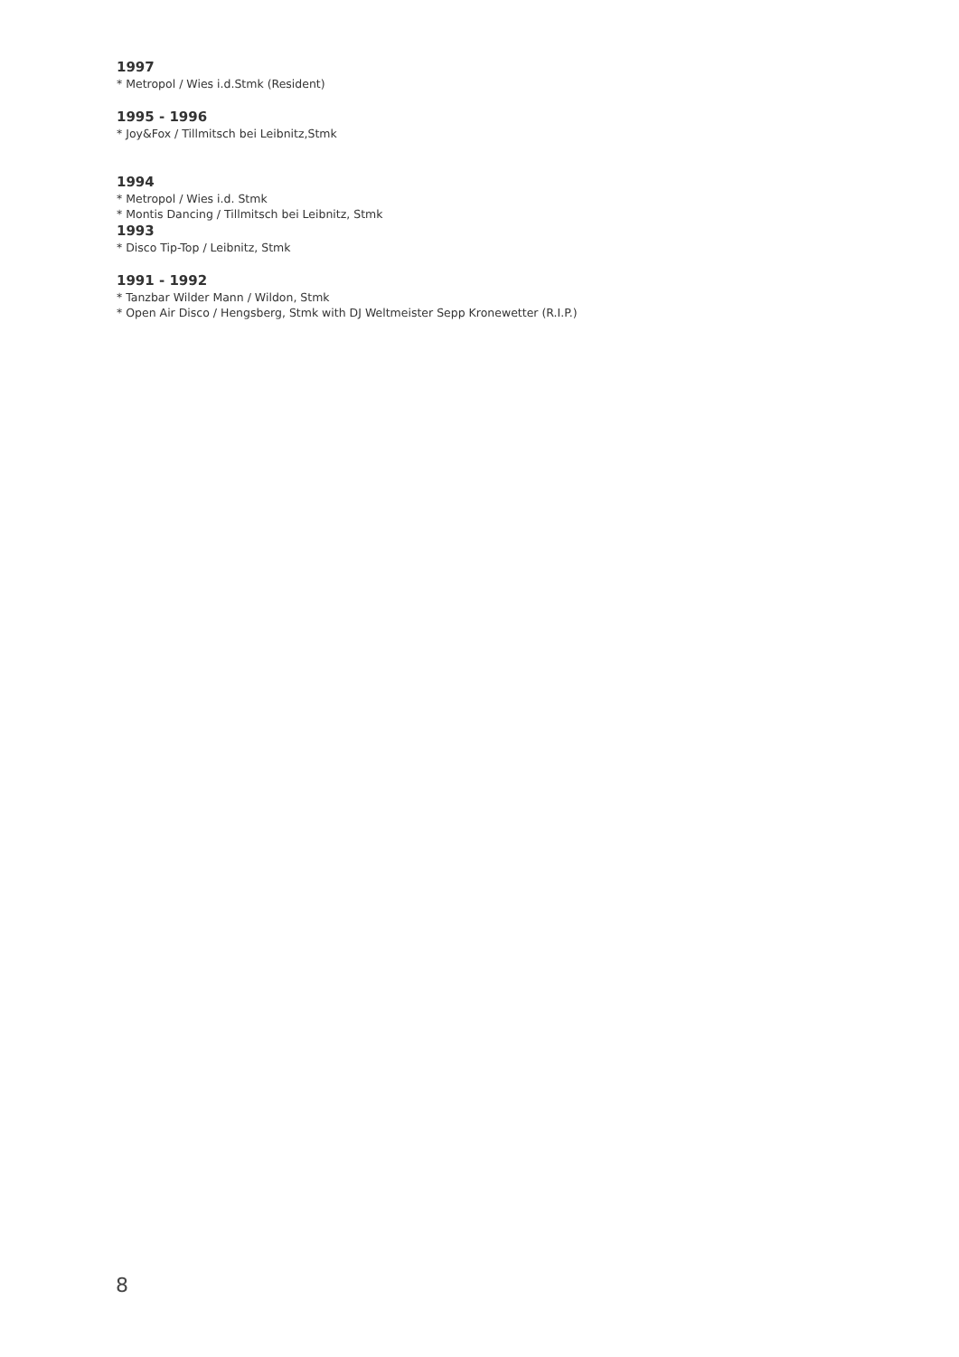1997
* Metropol / Wies i.d.Stmk (Resident)
1995 - 1996
* Joy&Fox / Tillmitsch bei Leibnitz,Stmk
1994
* Metropol / Wies i.d. Stmk
* Montis Dancing / Tillmitsch bei Leibnitz, Stmk
1993
* Disco Tip-Top / Leibnitz, Stmk
1991 - 1992
* Tanzbar Wilder Mann / Wildon, Stmk
* Open Air Disco / Hengsberg, Stmk with DJ Weltmeister Sepp Kronewetter (R.I.P.)
8